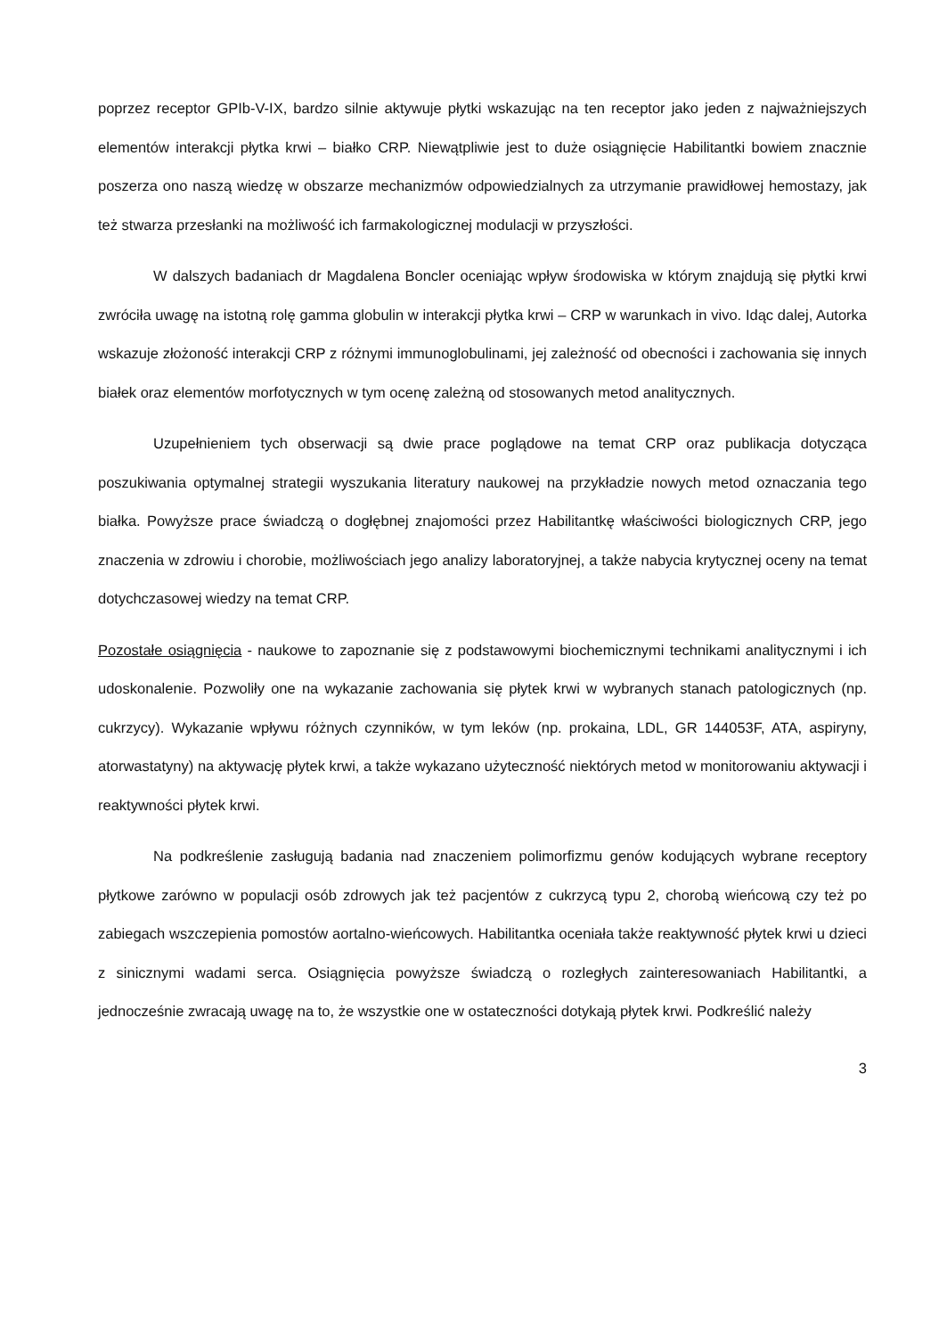poprzez receptor GPIb-V-IX, bardzo silnie aktywuje płytki wskazując na ten receptor jako jeden z najważniejszych elementów interakcji płytka krwi – białko CRP. Niewątpliwie jest to duże osiągnięcie Habilitantki bowiem znacznie poszerza ono naszą wiedzę w obszarze mechanizmów odpowiedzialnych za utrzymanie prawidłowej hemostazy, jak też stwarza przesłanki na możliwość ich farmakologicznej modulacji w przyszłości.
W dalszych badaniach dr Magdalena Boncler oceniając wpływ środowiska w którym znajdują się płytki krwi zwróciła uwagę na istotną rolę gamma globulin w interakcji płytka krwi – CRP w warunkach in vivo. Idąc dalej, Autorka wskazuje złożoność interakcji CRP z różnymi immunoglobulinami, jej zależność od obecności i zachowania się innych białek oraz elementów morfotycznych w tym ocenę zależną od stosowanych metod analitycznych.
Uzupełnieniem tych obserwacji są dwie prace poglądowe na temat CRP oraz publikacja dotycząca poszukiwania optymalnej strategii wyszukania literatury naukowej na przykładzie nowych metod oznaczania tego białka. Powyższe prace świadczą o dogłębnej znajomości przez Habilitantkę właściwości biologicznych CRP, jego znaczenia w zdrowiu i chorobie, możliwościach jego analizy laboratoryjnej, a także nabycia krytycznej oceny na temat dotychczasowej wiedzy na temat CRP.
Pozostałe osiągnięcia - naukowe to zapoznanie się z podstawowymi biochemicznymi technikami analitycznymi i ich udoskonalenie. Pozwoliły one na wykazanie zachowania się płytek krwi w wybranych stanach patologicznych (np. cukrzycy). Wykazanie wpływu różnych czynników, w tym leków (np. prokaina, LDL, GR 144053F, ATA, aspiryny, atorwastatyny) na aktywację płytek krwi, a także wykazano użyteczność niektórych metod w monitorowaniu aktywacji i reaktywności płytek krwi.
Na podkreślenie zasługują badania nad znaczeniem polimorfizmu genów kodujących wybrane receptory płytkowe zarówno w populacji osób zdrowych jak też pacjentów z cukrzycą typu 2, chorobą wieńcową czy też po zabiegach wszczepienia pomostów aortalno-wieńcowych. Habilitantka oceniała także reaktywność płytek krwi u dzieci z sinicznymi wadami serca. Osiągnięcia powyższe świadczą o rozległych zainteresowaniach Habilitantki, a jednocześnie zwracają uwagę na to, że wszystkie one w ostateczności dotykają płytek krwi. Podkreślić należy
3